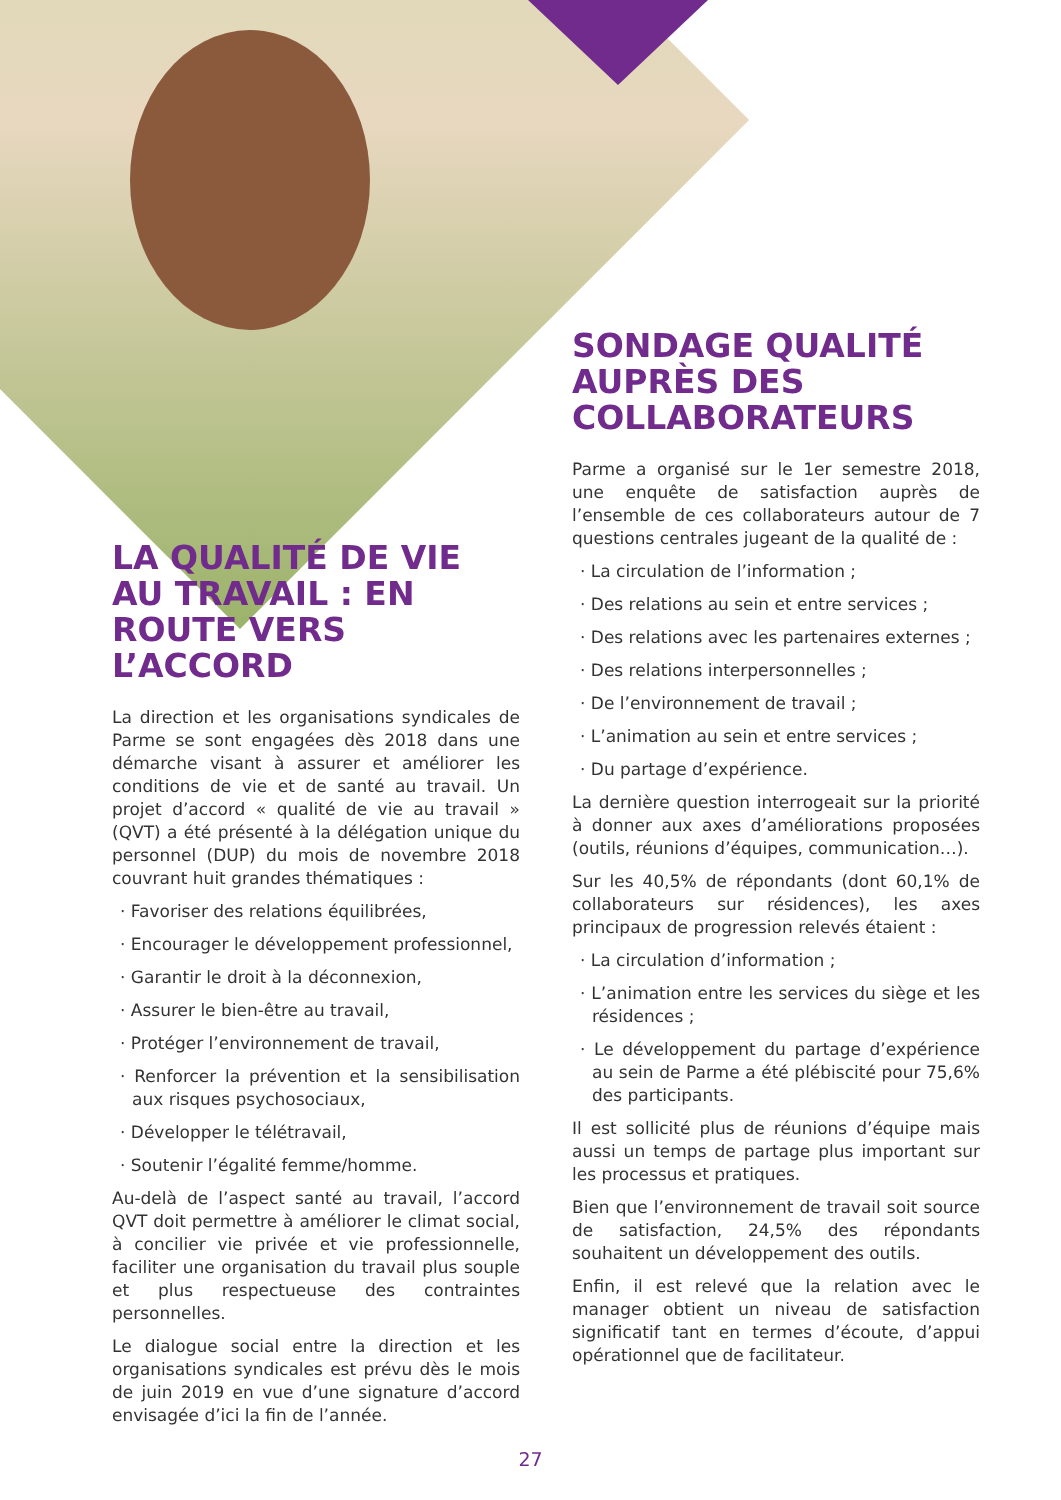LA QUALITÉ DE VIE AU TRAVAIL : EN ROUTE VERS L’ACCORD
La direction et les organisations syndicales de Parme se sont engagées dès 2018 dans une démarche visant à assurer et améliorer les conditions de vie et de santé au travail. Un projet d’accord « qualité de vie au travail » (QVT) a été présenté à la délégation unique du personnel (DUP) du mois de novembre 2018 couvrant huit grandes thématiques :
· Favoriser des relations équilibrées,
· Encourager le développement professionnel,
· Garantir le droit à la déconnexion,
· Assurer le bien-être au travail,
· Protéger l’environnement de travail,
· Renforcer la prévention et la sensibilisation aux risques psychosociaux,
· Développer le télétravail,
· Soutenir l’égalité femme/homme.
Au-delà de l’aspect santé au travail, l’accord QVT doit permettre à améliorer le climat social, à concilier vie privée et vie professionnelle, faciliter une organisation du travail plus souple et plus respectueuse des contraintes personnelles.
Le dialogue social entre la direction et les organisations syndicales est prévu dès le mois de juin 2019 en vue d’une signature d’accord envisagée d’ici la fin de l’année.
SONDAGE QUALITÉ AUPRÈS DES COLLABORATEURS
Parme a organisé sur le 1er semestre 2018, une enquête de satisfaction auprès de l’ensemble de ces collaborateurs autour de 7 questions centrales jugeant de la qualité de :
· La circulation de l’information ;
· Des relations au sein et entre services ;
· Des relations avec les partenaires externes ;
· Des relations interpersonnelles ;
· De l’environnement de travail ;
· L’animation au sein et entre services ;
· Du partage d’expérience.
La dernière question interrogeait sur la priorité à donner aux axes d’améliorations proposées (outils, réunions d’équipes, communication…).
Sur les 40,5% de répondants (dont 60,1% de collaborateurs sur résidences), les axes principaux de progression relevés étaient :
· La circulation d’information ;
· L’animation entre les services du siège et les résidences ;
· Le développement du partage d’expérience au sein de Parme a été plébiscité pour 75,6% des participants.
Il est sollicité plus de réunions d’équipe mais aussi un temps de partage plus important sur les processus et pratiques.
Bien que l’environnement de travail soit source de satisfaction, 24,5% des répondants souhaitent un développement des outils.
Enfin, il est relevé que la relation avec le manager obtient un niveau de satisfaction significatif tant en termes d’écoute, d’appui opérationnel que de facilitateur.
27